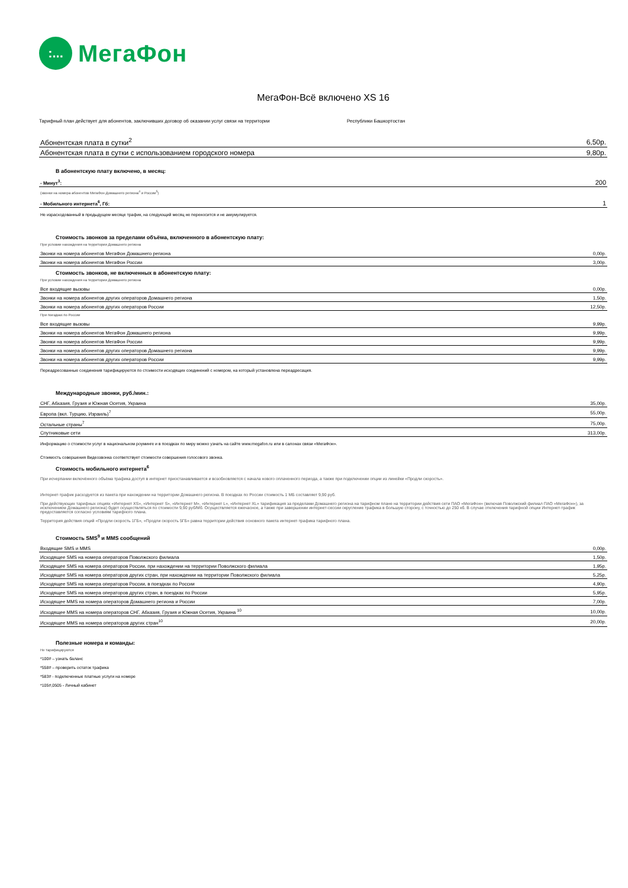:...
МегаФон
МегаФон-Всё включено XS 16
Тарифный план действует для абонентов, заключивших договор об оказании услуг связи на территории Республики Башкортостан
| Абонентская плата в сутки<sup>2</sup> | 6,50р. |
| Абонентская плата в сутки с использованием городского номера | 9,80р. |
В абонентскую плату включено, в месяц:
| - Минут<sup>3</sup>: | 200 |
(звонки на номера абонентов МегаФон Домашнего региона<sup>4</sup> и России<sup>5</sup>)
| - Мобильного интернета<sup>6</sup>, Гб: | 1 |
Не израсходованный в предыдущем месяце трафик, на следующий месяц не переносится и не аккумулируется.
Стоимость звонков за пределами объёма, включенного в абонентскую плату:
При условии нахождения на территории Домашнего региона
| Звонки на номера абонентов МегаФон Домашнего региона | 0,00р. |
| Звонки на номера абонентов МегаФон России | 3,00р. |
Стоимость звонков, не включенных в абонентскую плату:
При условии нахождения на территории Домашнего региона
| Все входящие вызовы | 0,00р. |
| Звонки на номера абонентов других операторов Домашнего региона | 1,50р. |
| Звонки на номера абонентов других операторов России | 12,50р. |
При поездках по России
| Все входящие вызовы | 9,99р. |
| Звонки на номера абонентов МегаФон Домашнего региона | 9,99р. |
| Звонки на номера абонентов МегаФон России | 9,99р. |
| Звонки на номера абонентов других операторов Домашнего региона | 9,99р. |
| Звонки на номера абонентов других операторов России | 9,99р. |
Переадресованные соединения тарифицируются по стоимости исходящих соединений с номером, на который установлена переадресация.
Международные звонки, руб./мин.:
| СНГ, Абхазия, Грузия и Южная Осетия, Украина | 35,00р. |
| Европа (вкл. Турцию, Израиль)<sup>7</sup> | 55,00р. |
| Остальные страны<sup>7</sup> | 75,00р. |
| Спутниковые сети | 313,00р. |
Информацию о стоимости услуг в национальном роуминге и в поездках по миру можно узнать на сайте www.megafon.ru или в салонах связи «МегаФон».
Стоимость совершения Видеозвонка соответствует стоимости совершения голосового звонка.
Стоимость мобильного интернета<sup>6</sup>
При исчерпании включённого объёма трафика доступ в интернет приостанавливается и возобновляется с начала нового оплаченного периода, а также при подключении опции из линейки «Продли скорость».
Интернет-трафик расходуется из пакета при нахождении на территории Домашнего региона. В поездках по России стоимость 1 МБ составляет 9,90 руб.
При действующих тарифных опциях «Интернет XS», «Интернет S», «Интернет M», «Интернет L», «Интернет XL» тарификация за пределами Домашнего региона на тарифном плане на территории действия сети ПАО «МегаФон» (включая Поволжский филиал ПАО «МегаФон»), за исключением Домашнего региона) будет осуществляться по стоимости 9,90 руб/Мб. Осуществляется ежечасное, а также при завершении интернет-сессии округление трафика в большую сторону, с точностью до 250 кб. В случае отключения тарифной опции Интернет-трафик предоставляется согласно условиям тарифного плана.
Территория действия опций «Продли скорость 1ГБ», «Продли скорость 5ГБ» равна территории действия основного пакета интернет-трафика тарифного плана.
Стоимость SMS<sup>9</sup> и MMS сообщений
| Входящие SMS и MMS | 0,00р. |
| Исходящее SMS на номера операторов Поволжского филиала | 1,50р. |
| Исходящее SMS на номера операторов России, при нахождении на территории Поволжского филиала | 1,95р. |
| Исходящее SMS на номера операторов других стран, при нахождении на территории Поволжского филиала | 5,25р. |
| Исходящее SMS на номера операторов России, в поездках по России | 4,90р. |
| Исходящее SMS на номера операторов других стран, в поездках по России | 5,95р. |
| Исходящее MMS на номера операторов Домашнего региона и России | 7,00р. |
| Исходящее MMS на номера операторов СНГ, Абхазия, Грузия и Южная Осетия, Украина <sup>10</sup> | 10,00р. |
| Исходящее MMS на номера операторов других стран<sup>10</sup> | 20,00р. |
Полезные номера и команды:
Не тарифицируются
*100# – узнать баланс
*558# – проверить остаток трафика
*583# - подключенные платные услуги на номере
*105#,0505 - Личный кабинет